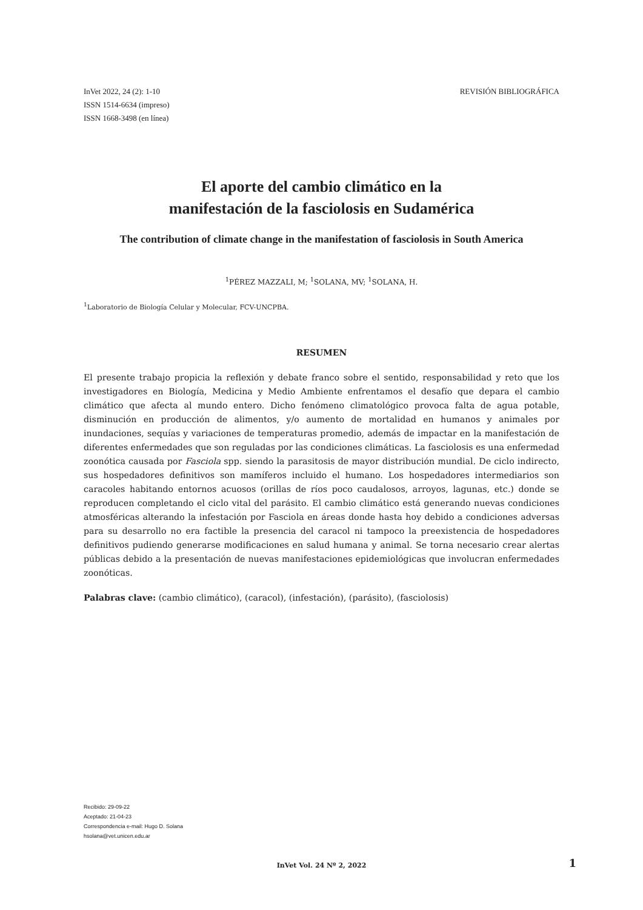InVet 2022, 24 (2): 1-10
ISSN 1514-6634 (impreso)
ISSN 1668-3498 (en línea)
REVISIÓN BIBLIOGRÁFICA
El aporte del cambio climático en la
manifestación de la fasciolosis en Sudamérica
The contribution of climate change in the manifestation of fasciolosis in South America
<sup>1</sup> PÉREZ MAZZALI, M; <sup>1</sup>SOLANA, MV; <sup>1</sup>SOLANA, H.
<sup>1</sup> Laboratorio de Biología Celular y Molecular, FCV-UNCPBA.
RESUMEN
El presente trabajo propicia la reflexión y debate franco sobre el sentido, responsabilidad y reto que los investigadores en Biología, Medicina y Medio Ambiente enfrentamos el desafío que depara el cambio climático que afecta al mundo entero. Dicho fenómeno climatológico provoca falta de agua potable, disminución en producción de alimentos, y/o aumento de mortalidad en humanos y animales por inundaciones, sequías y variaciones de temperaturas promedio, además de impactar en la manifestación de diferentes enfermedades que son reguladas por las condiciones climáticas. La fasciolosis es una enfermedad zoonótica causada por Fasciola spp. siendo la parasitosis de mayor distribución mundial. De ciclo indirecto, sus hospedadores definitivos son mamíferos incluido el humano. Los hospedadores intermediarios son caracoles habitando entornos acuosos (orillas de ríos poco caudalosos, arroyos, lagunas, etc.) donde se reproducen completando el ciclo vital del parásito. El cambio climático está generando nuevas condiciones atmosféricas alterando la infestación por Fasciola en áreas donde hasta hoy debido a condiciones adversas para su desarrollo no era factible la presencia del caracol ni tampoco la preexistencia de hospedadores definitivos pudiendo generarse modificaciones en salud humana y animal. Se torna necesario crear alertas públicas debido a la presentación de nuevas manifestaciones epidemiológicas que involucran enfermedades zoonóticas.
Palabras clave: (cambio climático), (caracol), (infestación), (parásito), (fasciolosis)
Recibido: 29-09-22
Aceptado: 21-04-23
Correspondencia e-mail: Hugo D. Solana
hsolana@vet.unicen.edu.ar
InVet Vol. 24 Nº 2, 2022 1